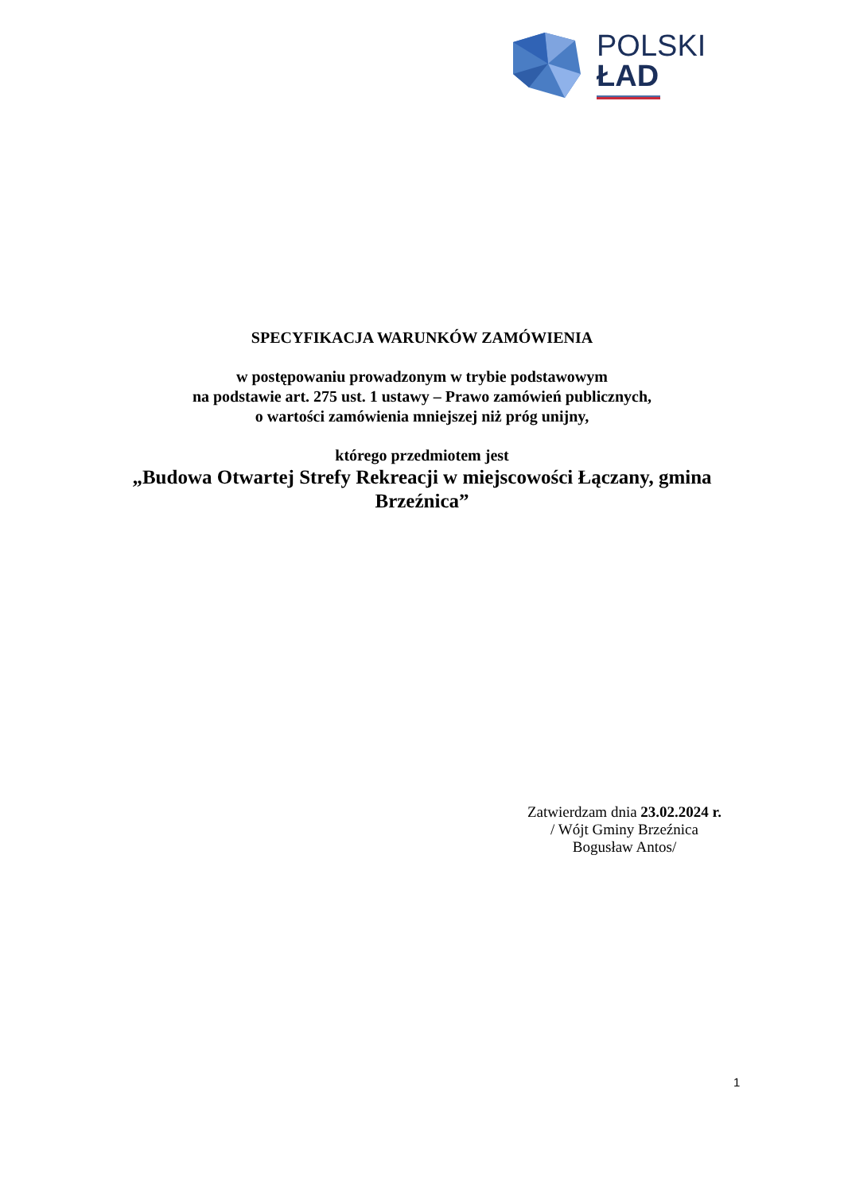POLSKI
ŁAD
SPECYFIKACJA WARUNKÓW ZAMÓWIENIA
w postępowaniu prowadzonym w trybie podstawowym
na podstawie art. 275 ust. 1 ustawy – Prawo zamówień publicznych,
o wartości zamówienia mniejszej niż próg unijny,
którego przedmiotem jest
„Budowa Otwartej Strefy Rekreacji w miejscowości Łączany, gmina
Brzeźnica”
Zatwierdzam dnia 23.02.2024 r.
/ Wójt Gminy Brzeźnica
Bogusław Antos/
1